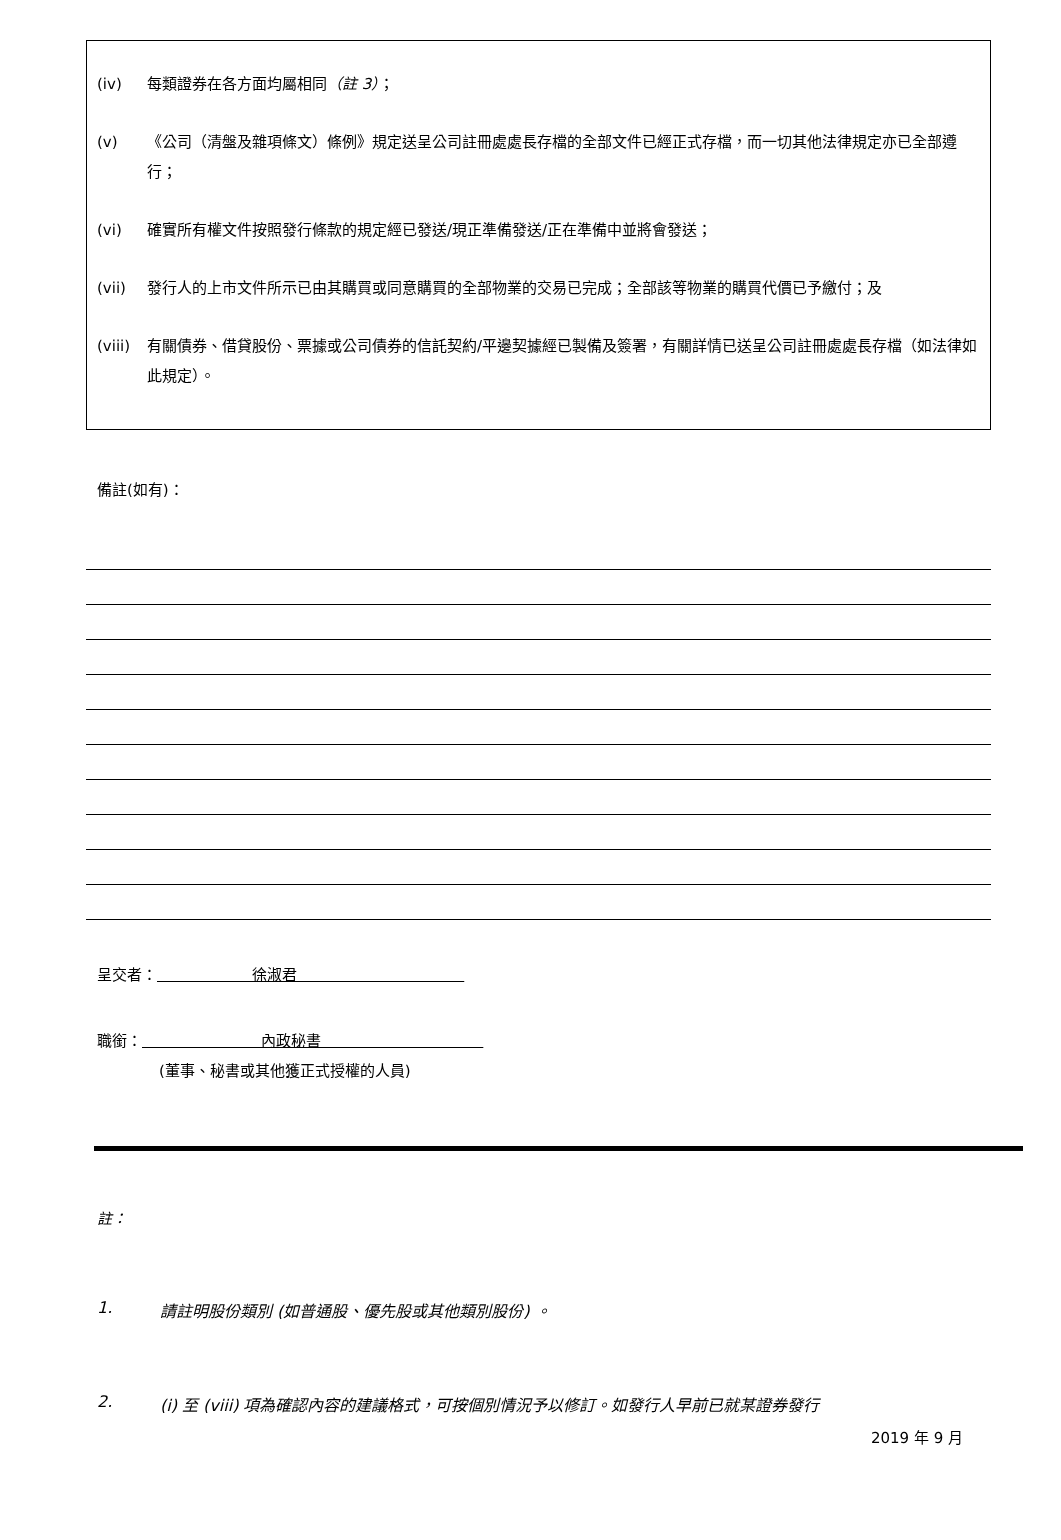(iv) 每類證券在各方面均屬相同（註 3）；
(v) 《公司（清盤及雜項條文）條例》規定送呈公司註冊處處長存檔的全部文件已經正式存檔，而一切其他法律規定亦已全部遵行；
(vi) 確實所有權文件按照發行條款的規定經已發送/現正準備發送/正在準備中並將會發送；
(vii) 發行人的上市文件所示已由其購買或同意購買的全部物業的交易已完成；全部該等物業的購買代價已予繳付；及
(viii) 有關債券、借貸股份、票據或公司債券的信託契約/平邊契據經已製備及簽署，有關詳情已送呈公司註冊處處長存檔（如法律如此規定）。
備註(如有)：
呈交者： 徐淑君
職銜： 內政秘書
(董事、秘書或其他獲正式授權的人員)
註：
1. 請註明股份類別 (如普通股、優先股或其他類別股份) 。
2. (i) 至 (viii) 項為確認內容的建議格式，可按個別情況予以修訂。如發行人早前已就某證券發行
2019 年 9 月